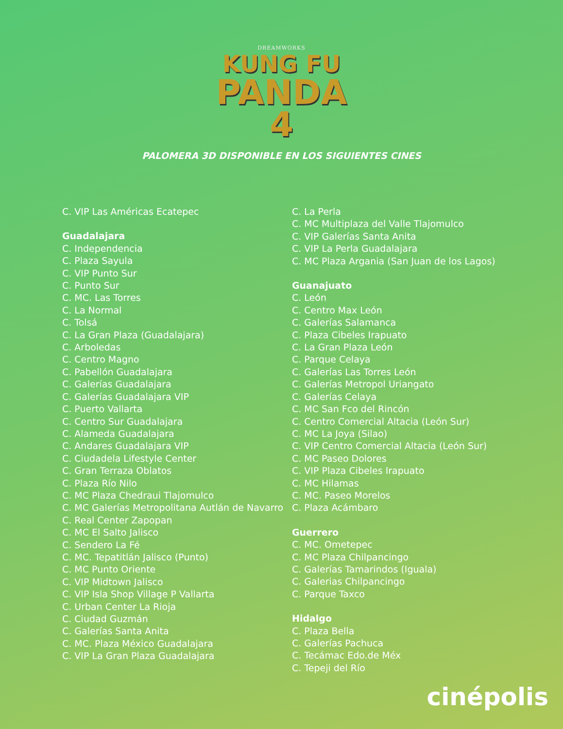DREAMWORKS
KUNG FU
PANDA
4
PALOMERA 3D DISPONIBLE EN LOS SIGUIENTES CINES
C. VIP Las Américas Ecatepec
Guadalajara
C. Independencia
C. Plaza Sayula
C. VIP Punto Sur
C. Punto Sur
C. MC. Las Torres
C. La Normal
C. Tolsá
C. La Gran Plaza (Guadalajara)
C. Arboledas
C. Centro Magno
C. Pabellón Guadalajara
C. Galerías Guadalajara
C. Galerías Guadalajara VIP
C. Puerto Vallarta
C. Centro Sur Guadalajara
C. Alameda Guadalajara
C. Andares Guadalajara VIP
C. Ciudadela Lifestyle Center
C. Gran Terraza Oblatos
C. Plaza Río Nilo
C. MC Plaza Chedraui Tlajomulco
C. MC Galerías Metropolitana Autlán de Navarro
C. Real Center Zapopan
C. MC El Salto Jalisco
C. Sendero La Fé
C. MC. Tepatitlán Jalisco (Punto)
C. MC Punto Oriente
C. VIP Midtown Jalisco
C. VIP Isla Shop Village P Vallarta
C. Urban Center La Rioja
C. Ciudad Guzmán
C. Galerías Santa Anita
C. MC. Plaza México Guadalajara
C. VIP La Gran Plaza Guadalajara
C. La Perla
C. MC Multiplaza del Valle Tlajomulco
C. VIP Galerías Santa Anita
C. VIP La Perla Guadalajara
C. MC Plaza Argania (San Juan de los Lagos)
Guanajuato
C. León
C. Centro Max León
C. Galerías Salamanca
C. Plaza Cibeles Irapuato
C. La Gran Plaza León
C. Parque Celaya
C. Galerías Las Torres León
C. Galerías Metropol Uriangato
C. Galerías Celaya
C. MC San Fco del Rincón
C. Centro Comercial Altacia (León Sur)
C. MC La Joya (Silao)
C. VIP Centro Comercial Altacia (León Sur)
C. MC Paseo Dolores
C. VIP Plaza Cibeles Irapuato
C. MC Hilamas
C. MC. Paseo Morelos
C. Plaza Acámbaro
Guerrero
C. MC. Ometepec
C. MC Plaza Chilpancingo
C. Galerías Tamarindos (Iguala)
C. Galerias Chilpancingo
C. Parque Taxco
Hidalgo
C. Plaza Bella
C. Galerías Pachuca
C. Tecámac Edo.de Méx
C. Tepeji del Río
cinépolis